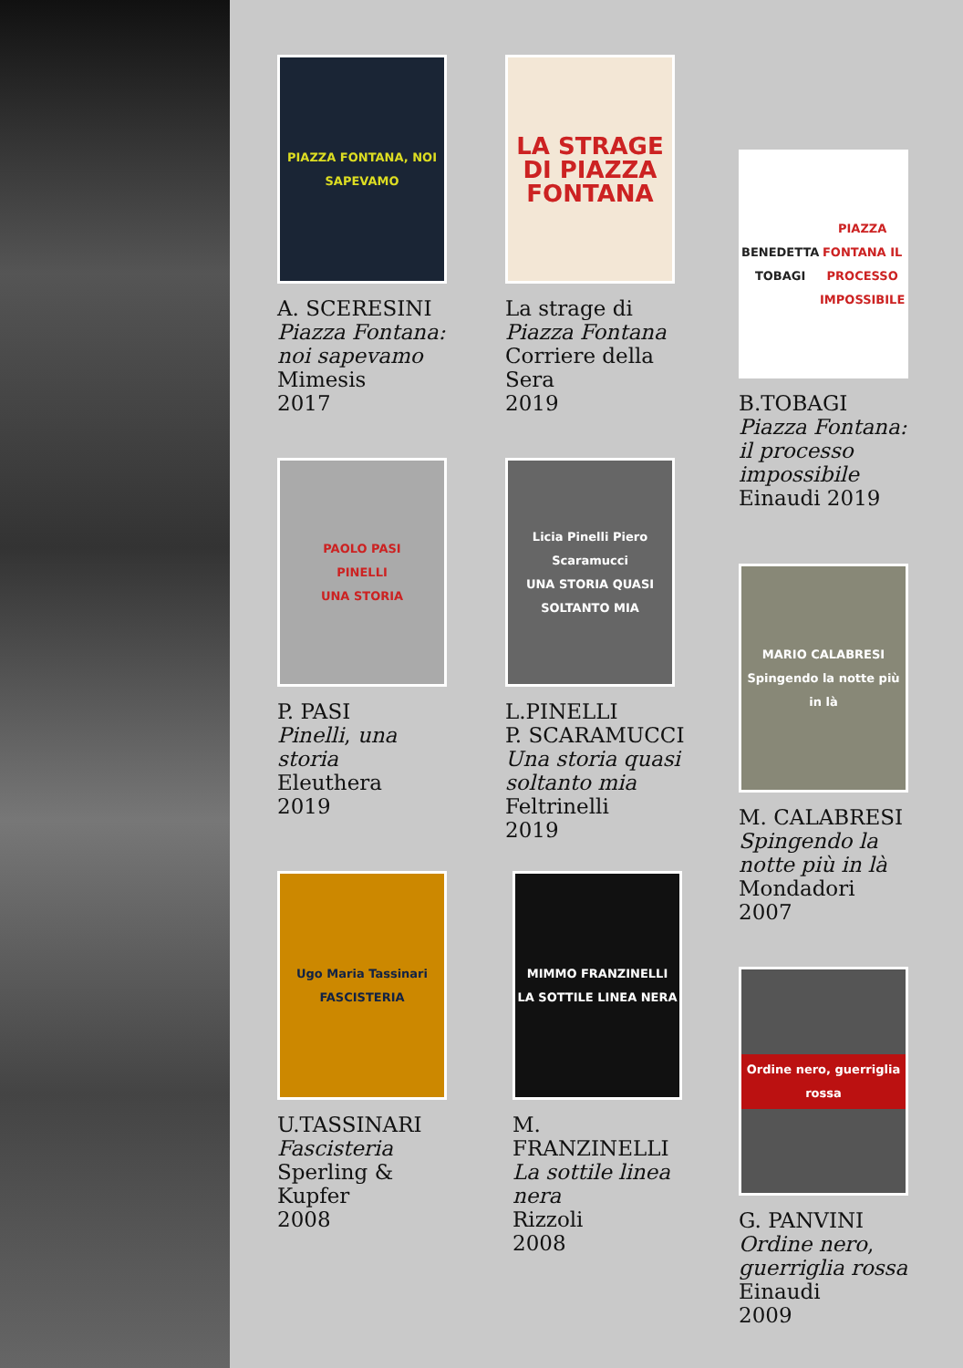PIAZZA FONTANA, NOI SAPEVAMO
A. SCERESINI
Piazza Fontana: noi sapevamo
Mimesis
2017
LA STRAGE DI PIAZZA FONTANA
La strage di
Piazza Fontana
Corriere della Sera
2019
BENEDETTA TOBAGI
PIAZZA FONTANA IL PROCESSO IMPOSSIBILE
B.TOBAGI
Piazza Fontana: il processo impossibile
Einaudi 2019
PAOLO PASI
PINELLI
UNA STORIA
P. PASI
Pinelli, una storia
Eleuthera
2019
Licia Pinelli Piero Scaramucci
UNA STORIA QUASI SOLTANTO MIA
L.PINELLI
P. SCARAMUCCI
Una storia quasi soltanto mia
Feltrinelli
2019
MARIO CALABRESI
Spingendo la notte più in là
M. CALABRESI
Spingendo la notte più in là
Mondadori
2007
Ugo Maria Tassinari
FASCISTERIA
U.TASSINARI
Fascisteria
Sperling & Kupfer
2008
MIMMO FRANZINELLI
LA SOTTILE LINEA NERA
M. FRANZINELLI
La sottile linea nera
Rizzoli
2008
Ordine nero, guerriglia rossa
G. PANVINI
Ordine nero, guerriglia rossa
Einaudi
2009